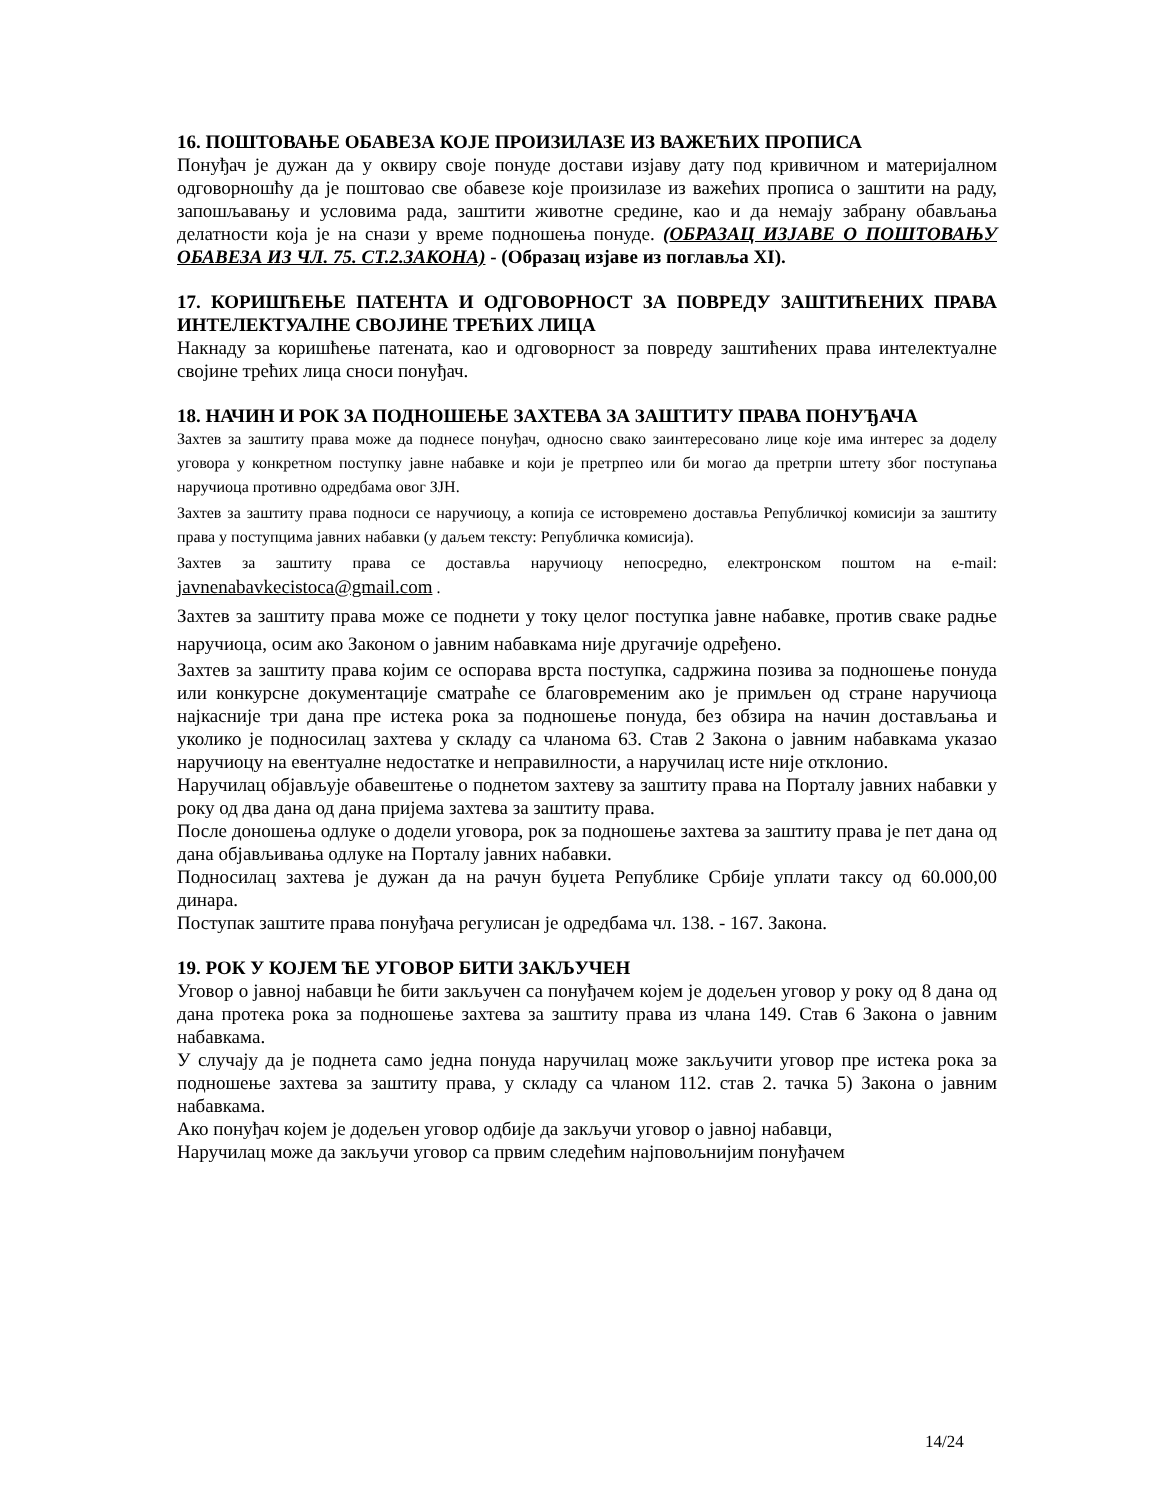16. ПОШТОВАЊЕ ОБАВЕЗА КОЈЕ ПРОИЗИЛАЗЕ ИЗ ВАЖЕЋИХ ПРОПИСА
Понуђач је дужан да у оквиру своје понуде достави изјаву дату под кривичном и материјалном одговорношћу да је поштовао све обавезе које произилазе из важећих прописа о заштити на раду, запошљавању и условима рада, заштити животне средине, као и да немају забрану обављања делатности која је на снази у време подношења понуде. (ОБРАЗАЦ ИЗЈАВЕ О ПОШТОВАЊУ ОБАВЕЗА ИЗ ЧЛ. 75. СТ.2.ЗАКОНА) - (Образац изјаве из поглавља XI).
17. КОРИШЋЕЊЕ ПАТЕНТА И ОДГОВОРНОСТ ЗА ПОВРЕДУ ЗАШТИЋЕНИХ ПРАВА ИНТЕЛЕКТУАЛНЕ СВОЈИНЕ ТРЕЋИХ ЛИЦА
Накнаду за коришћење патената, као и одговорност за повреду заштићених права интелектуалне својине трећих лица сноси понуђач.
18. НАЧИН И РОК ЗА ПОДНОШЕЊЕ ЗАХТЕВА ЗА ЗАШТИТУ ПРАВА ПОНУЂАЧА
Захтев за заштиту права може да поднесе понуђач, односно свако заинтересовано лице које има интерес за доделу уговора у конкретном поступку јавне набавке и који је претрпео или би могао да претрпи штету због поступања наручиоца противно одредбама овог ЗЈН.
Захтев за заштиту права подноси се наручиоцу, а копија се истовремено доставља Републичкој комисији за заштиту права у поступцима јавних набавки (у даљем тексту: Републичка комисија).
Захтев за заштиту права се доставља наручиоцу непосредно, електронском поштом на e-mail: javnenabavkecistoca@gmail.com .
Захтев за заштиту права може се поднети у току целог поступка јавне набавке, против сваке радње наручиоца, осим ако Законом о јавним набавкама није другачије одређено.
Захтев за заштиту права којим се оспорава врста поступка, садржина позива за подношење понуда или конкурсне документације сматраће се благовременим ако је примљен од стране наручиоца најкасније три дана пре истека рока за подношење понуда, без обзира на начин достављања и уколико је подносилац захтева у складу са чланома 63. Став 2 Закона о јавним набавкама указао наручиоцу на евентуалне недостатке и неправилности, а наручилац исте није отклонио.
Наручилац објављује обавештење о поднетом захтеву за заштиту права на Порталу јавних набавки у року од два дана од дана пријема захтева за заштиту права.
После доношења одлуке о додели уговора, рок за подношење захтева за заштиту права је пет дана од дана објављивања одлуке на Порталу јавних набавки.
Подносилац захтева је дужан да на рачун буџета Републике Србије уплати таксу од 60.000,00 динара.
Поступак заштите права понуђача регулисан је одредбама чл. 138. - 167. Закона.
19. РОК У КОЈЕМ ЋЕ УГОВОР БИТИ ЗАКЉУЧЕН
Уговор о јавној набавци ће бити закључен са понуђачем којем је додељен уговор у року од 8 дана од дана протека рока за подношење захтева за заштиту права из члана 149. Став 6 Закона о јавним набавкама.
У случају да је поднета само једна понуда наручилац може закључити уговор пре истека рока за подношење захтева за заштиту права, у складу са чланом 112. став 2. тачка 5) Закона о јавним набавкама.
Ако понуђач којем је додељен уговор одбије да закључи уговор о јавној набавци,
Наручилац може да закључи уговор са првим следећим најповољнијим понуђачем
14/24